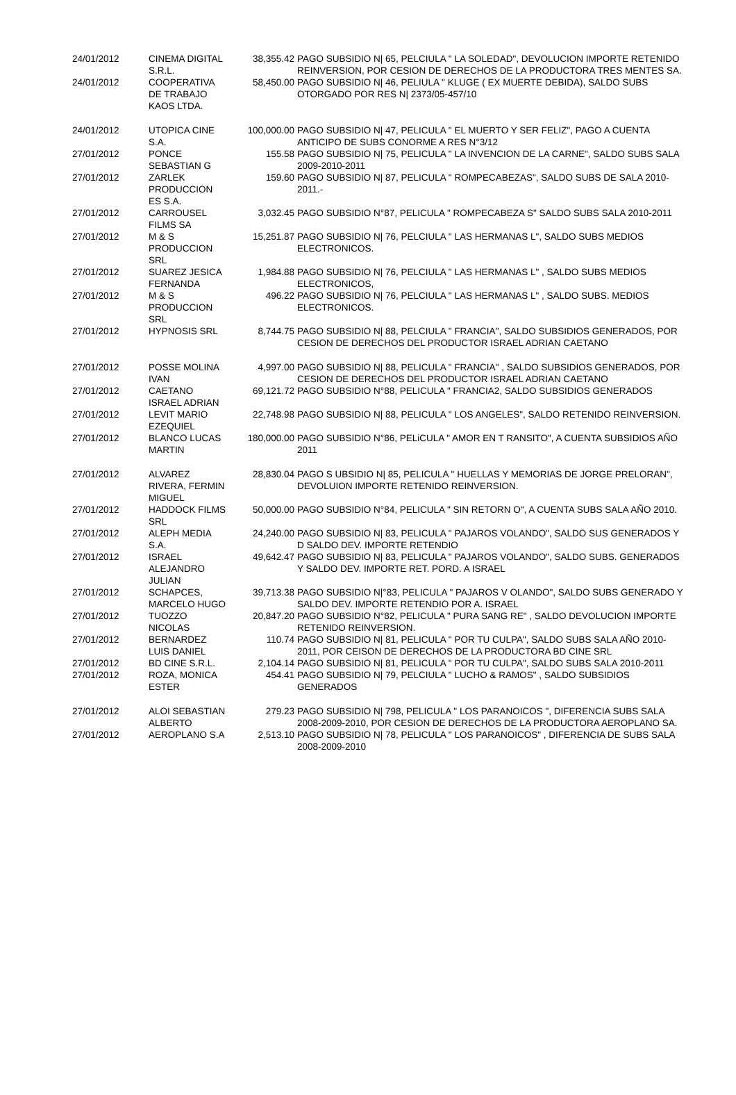| 24/01/2012 | CINEMA DIGITAL S.R.L. | 38,355.42 | PAGO SUBSIDIO N/ 65, PELCIULA " LA SOLEDAD", DEVOLUCION IMPORTE RETENIDO REINVERSION, POR CESION DE DERECHOS DE LA PRODUCTORA TRES MENTES SA. |
| 24/01/2012 | COOPERATIVA DE TRABAJO KAOS LTDA. | 58,450.00 | PAGO SUBSIDIO N/ 46, PELIULA " KLUGE ( EX MUERTE DEBIDA), SALDO SUBS OTORGADO POR RES N/ 2373/05-457/10 |
| 24/01/2012 | UTOPICA CINE S.A. | 100,000.00 | PAGO SUBSIDIO N/ 47, PELICULA " EL MUERTO Y SER FELIZ", PAGO A CUENTA ANTICIPO DE SUBS CONORME A RES N°3/12 |
| 27/01/2012 | PONCE SEBASTIAN G | 155.58 | PAGO SUBSIDIO N/ 75, PELICULA " LA INVENCION DE LA CARNE", SALDO SUBS SALA 2009-2010-2011 |
| 27/01/2012 | ZARLEK PRODUCCION ES S.A. | 159.60 | PAGO SUBSIDIO N/ 87, PELICULA " ROMPECABEZAS", SALDO SUBS DE SALA 2010-2011.- |
| 27/01/2012 | CARROUSEL FILMS SA | 3,032.45 | PAGO SUBSIDIO N°87, PELICULA " ROMPECABEZA S" SALDO SUBS SALA 2010-2011 |
| 27/01/2012 | M & S PRODUCCION SRL | 15,251.87 | PAGO SUBSIDIO N/ 76, PELCIULA " LAS HERMANAS L", SALDO SUBS MEDIOS ELECTRONICOS. |
| 27/01/2012 | SUAREZ JESICA FERNANDA | 1,984.88 | PAGO SUBSIDIO N/ 76, PELCIULA " LAS HERMANAS L" , SALDO SUBS MEDIOS ELECTRONICOS, |
| 27/01/2012 | M & S PRODUCCION SRL | 496.22 | PAGO SUBSIDIO N/ 76, PELCIULA " LAS HERMANAS L" , SALDO SUBS. MEDIOS ELECTRONICOS. |
| 27/01/2012 | HYPNOSIS SRL | 8,744.75 | PAGO SUBSIDIO N/ 88, PELCIULA " FRANCIA", SALDO SUBSIDIOS GENERADOS, POR CESION DE DERECHOS DEL PRODUCTOR ISRAEL ADRIAN CAETANO |
| 27/01/2012 | POSSE MOLINA IVAN | 4,997.00 | PAGO SUBSIDIO N/ 88, PELICULA " FRANCIA" , SALDO SUBSIDIOS GENERADOS, POR CESION DE DERECHOS DEL PRODUCTOR ISRAEL ADRIAN CAETANO |
| 27/01/2012 | CAETANO ISRAEL ADRIAN | 69,121.72 | PAGO SUBSIDIO N°88, PELICULA " FRANCIA2, SALDO SUBSIDIOS GENERADOS |
| 27/01/2012 | LEVIT MARIO EZEQUIEL | 22,748.98 | PAGO SUBSIDIO N/ 88, PELICULA " LOS ANGELES", SALDO RETENIDO REINVERSION. |
| 27/01/2012 | BLANCO LUCAS MARTIN | 180,000.00 | PAGO SUBSIDIO N°86, PELiCULA " AMOR EN T RANSITO", A CUENTA SUBSIDIOS AÑO 2011 |
| 27/01/2012 | ALVAREZ RIVERA, FERMIN MIGUEL | 28,830.04 | PAGO S UBSIDIO N/ 85, PELICULA " HUELLAS Y MEMORIAS DE JORGE PRELORAN", DEVOLUION IMPORTE RETENIDO REINVERSION. |
| 27/01/2012 | HADDOCK FILMS SRL | 50,000.00 | PAGO SUBSIDIO N°84, PELICULA " SIN RETORN O", A CUENTA SUBS SALA AÑO 2010. |
| 27/01/2012 | ALEPH MEDIA S.A. | 24,240.00 | PAGO SUBSIDIO N/ 83, PELICULA " PAJAROS VOLANDO", SALDO SUS GENERADOS Y D SALDO DEV. IMPORTE RETENDIO |
| 27/01/2012 | ISRAEL ALEJANDRO JULIAN | 49,642.47 | PAGO SUBSIDIO N/ 83, PELICULA " PAJAROS VOLANDO", SALDO SUBS. GENERADOS Y SALDO DEV. IMPORTE RET. PORD. A ISRAEL |
| 27/01/2012 | SCHAPCES, MARCELO HUGO | 39,713.38 | PAGO SUBSIDIO N/°83, PELICULA " PAJAROS V OLANDO", SALDO SUBS GENERADO Y SALDO DEV. IMPORTE RETENDIO POR A. ISRAEL |
| 27/01/2012 | TUOZZO NICOLAS | 20,847.20 | PAGO SUBSIDIO N°82, PELICULA " PURA SANG RE" , SALDO DEVOLUCION IMPORTE RETENIDO REINVERSION. |
| 27/01/2012 | BERNARDEZ LUIS DANIEL | 110.74 | PAGO SUBSIDIO N/ 81, PELICULA " POR TU CULPA", SALDO SUBS SALA AÑO 2010-2011, POR CEISON DE DERECHOS DE LA PRODUCTORA BD CINE SRL |
| 27/01/2012 | BD CINE S.R.L. | 2,104.14 | PAGO SUBSIDIO N/ 81, PELICULA " POR TU CULPA", SALDO SUBS SALA 2010-2011 |
| 27/01/2012 | ROZA, MONICA ESTER | 454.41 | PAGO SUBSIDIO N/ 79, PELCIULA " LUCHO & RAMOS" , SALDO SUBSIDIOS GENERADOS |
| 27/01/2012 | ALOI SEBASTIAN ALBERTO | 279.23 | PAGO SUBSIDIO N/ 798, PELICULA " LOS PARANOICOS ", DIFERENCIA SUBS SALA 2008-2009-2010, POR CESION DE DERECHOS DE LA PRODUCTORA AEROPLANO SA. |
| 27/01/2012 | AEROPLANO S.A | 2,513.10 | PAGO SUBSIDIO N/ 78, PELICULA " LOS PARANOICOS" , DIFERENCIA DE SUBS SALA 2008-2009-2010 |